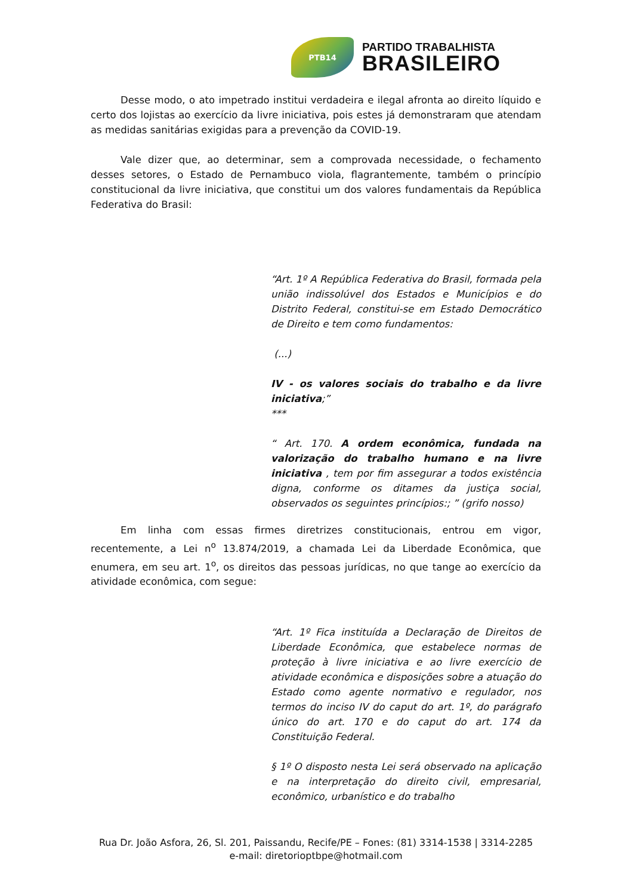PTB14
PARTIDO TRABALHISTA
BRASILEIRO
Desse modo, o ato impetrado institui verdadeira e ilegal afronta ao direito líquido e certo dos lojistas ao exercício da livre iniciativa, pois estes já demonstraram que atendam as medidas sanitárias exigidas para a prevenção da COVID-19.
Vale dizer que, ao determinar, sem a comprovada necessidade, o fechamento desses setores, o Estado de Pernambuco viola, flagrantemente, também o princípio constitucional da livre iniciativa, que constitui um dos valores fundamentais da República Federativa do Brasil:
“Art. 1º A República Federativa do Brasil, formada pela união indissolúvel dos Estados e Municípios e do Distrito Federal, constitui-se em Estado Democrático de Direito e tem como fundamentos:
(...)
IV - os valores sociais do trabalho e da livre iniciativa;”
***
“ Art. 170. A ordem econômica, fundada na valorização do trabalho humano e na livre iniciativa , tem por fim assegurar a todos existência digna, conforme os ditames da justiça social, observados os seguintes princípios:; ” (grifo nosso)
Em linha com essas firmes diretrizes constitucionais, entrou em vigor, recentemente, a Lei n<sup>o</sup> 13.874/2019, a chamada Lei da Liberdade Econômica, que enumera, em seu art. 1<sup>o</sup>, os direitos das pessoas jurídicas, no que tange ao exercício da atividade econômica, com segue:
“Art. 1º Fica instituída a Declaração de Direitos de Liberdade Econômica, que estabelece normas de proteção à livre iniciativa e ao livre exercício de atividade econômica e disposições sobre a atuação do Estado como agente normativo e regulador, nos termos do inciso IV do caput do art. 1º, do parágrafo único do art. 170 e do caput do art. 174 da Constituição Federal.
§ 1º O disposto nesta Lei será observado na aplicação e na interpretação do direito civil, empresarial, econômico, urbanístico e do trabalho
Rua Dr. João Asfora, 26, Sl. 201, Paissandu, Recife/PE – Fones: (81) 3314-1538 | 3314-2285
e-mail: diretorioptbpe@hotmail.com